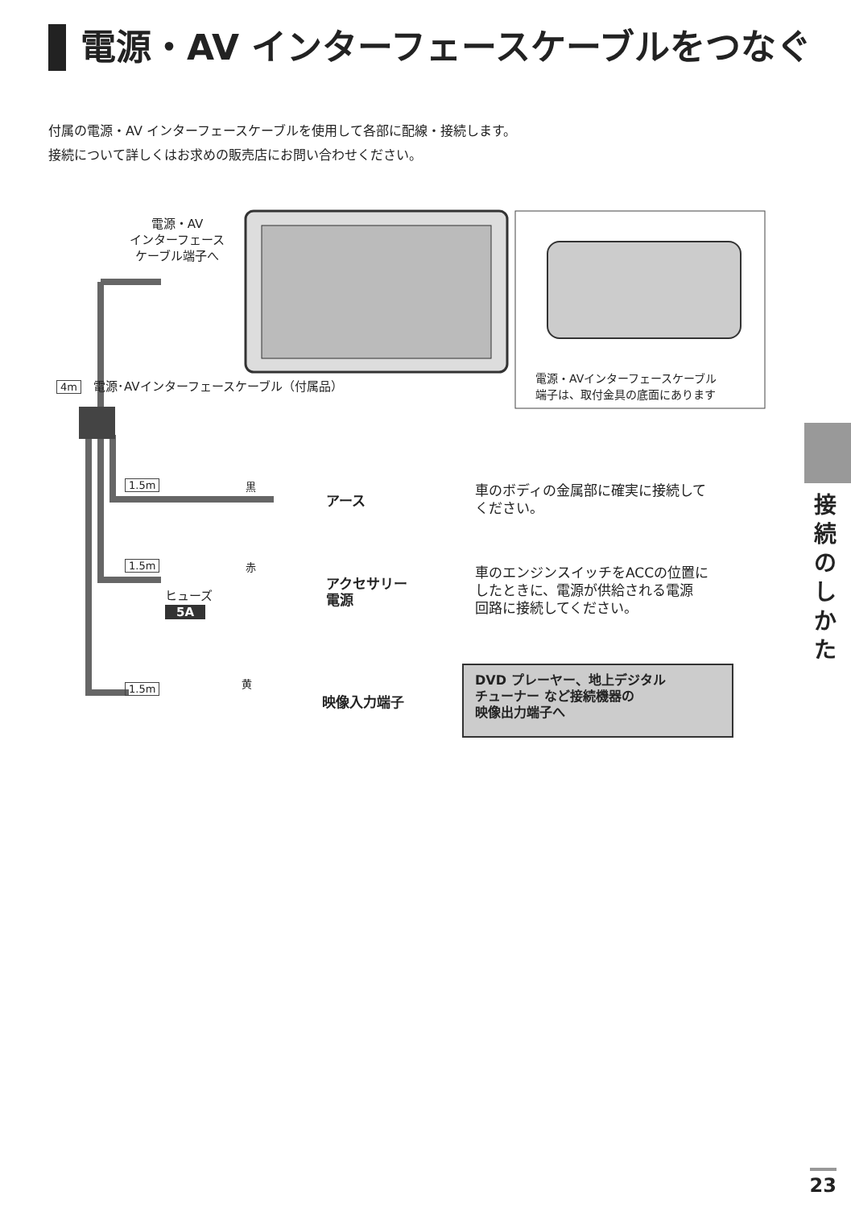電源・AV インターフェースケーブルをつなぐ
付属の電源・AV インターフェースケーブルを使用して各部に配線・接続します。
接続について詳しくはお求めの販売店にお問い合わせください。
電源・AV
インターフェース
ケーブル端子へ
4m　電源･AVインターフェースケーブル（付属品）
電源・AVインターフェースケーブル
端子は、取付金具の底面にあります
1.5m 黒
アース
車のボディの金属部に確実に接続して
ください。
1.5m 赤
ヒューズ
5A
アクセサリー
電源
車のエンジンスイッチをACCの位置に
したときに、電源が供給される電源
回路に接続してください。
1.5m 黄
映像入力端子
DVD プレーヤー、地上デジタル
チューナー など接続機器の
映像出力端子へ
接続のしかた
23